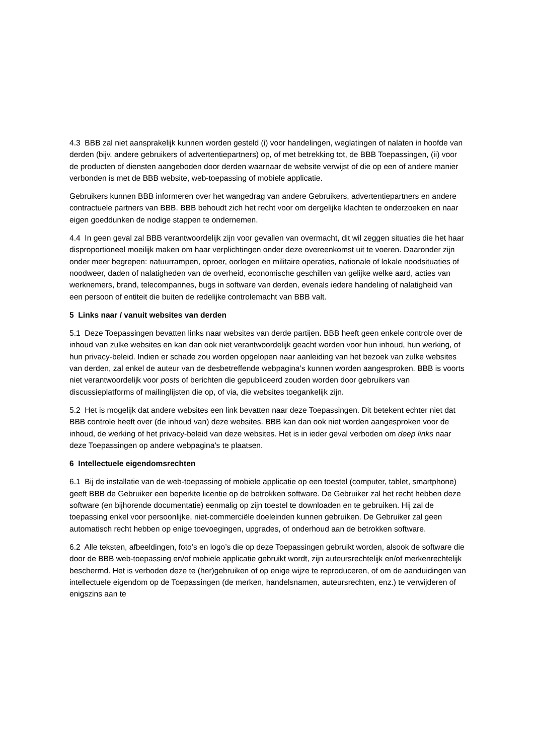4.3 BBB zal niet aansprakelijk kunnen worden gesteld (i) voor handelingen, weglatingen of nalaten in hoofde van derden (bijv. andere gebruikers of advertentiepartners) op, of met betrekking tot, de BBB Toepassingen, (ii) voor de producten of diensten aangeboden door derden waarnaar de website verwijst of die op een of andere manier verbonden is met de BBB website, web-toepassing of mobiele applicatie.
Gebruikers kunnen BBB informeren over het wangedrag van andere Gebruikers, advertentiepartners en andere contractuele partners van BBB. BBB behoudt zich het recht voor om dergelijke klachten te onderzoeken en naar eigen goeddunken de nodige stappen te ondernemen.
4.4 In geen geval zal BBB verantwoordelijk zijn voor gevallen van overmacht, dit wil zeggen situaties die het haar disproportioneel moeilijk maken om haar verplichtingen onder deze overeenkomst uit te voeren. Daaronder zijn onder meer begrepen: natuurrampen, oproer, oorlogen en militaire operaties, nationale of lokale noodsituaties of noodweer, daden of nalatigheden van de overheid, economische geschillen van gelijke welke aard, acties van werknemers, brand, telecompannes, bugs in software van derden, evenals iedere handeling of nalatigheid van een persoon of entiteit die buiten de redelijke controlemacht van BBB valt.
5 Links naar / vanuit websites van derden
5.1 Deze Toepassingen bevatten links naar websites van derde partijen. BBB heeft geen enkele controle over de inhoud van zulke websites en kan dan ook niet verantwoordelijk geacht worden voor hun inhoud, hun werking, of hun privacy-beleid. Indien er schade zou worden opgelopen naar aanleiding van het bezoek van zulke websites van derden, zal enkel de auteur van de desbetreffende webpagina’s kunnen worden aangesproken. BBB is voorts niet verantwoordelijk voor posts of berichten die gepubliceerd zouden worden door gebruikers van discussieplatforms of mailinglijsten die op, of via, die websites toegankelijk zijn.
5.2 Het is mogelijk dat andere websites een link bevatten naar deze Toepassingen. Dit betekent echter niet dat BBB controle heeft over (de inhoud van) deze websites. BBB kan dan ook niet worden aangesproken voor de inhoud, de werking of het privacy-beleid van deze websites. Het is in ieder geval verboden om deep links naar deze Toepassingen op andere webpagina’s te plaatsen.
6 Intellectuele eigendomsrechten
6.1 Bij de installatie van de web-toepassing of mobiele applicatie op een toestel (computer, tablet, smartphone) geeft BBB de Gebruiker een beperkte licentie op de betrokken software. De Gebruiker zal het recht hebben deze software (en bijhorende documentatie) eenmalig op zijn toestel te downloaden en te gebruiken. Hij zal de toepassing enkel voor persoonlijke, niet-commerciële doeleinden kunnen gebruiken. De Gebruiker zal geen automatisch recht hebben op enige toevoegingen, upgrades, of onderhoud aan de betrokken software.
6.2 Alle teksten, afbeeldingen, foto’s en logo’s die op deze Toepassingen gebruikt worden, alsook de software die door de BBB web-toepassing en/of mobiele applicatie gebruikt wordt, zijn auteursrechtelijk en/of merkenrechtelijk beschermd. Het is verboden deze te (her)gebruiken of op enige wijze te reproduceren, of om de aanduidingen van intellectuele eigendom op de Toepassingen (de merken, handelsnamen, auteursrechten, enz.) te verwijderen of enigszins aan te